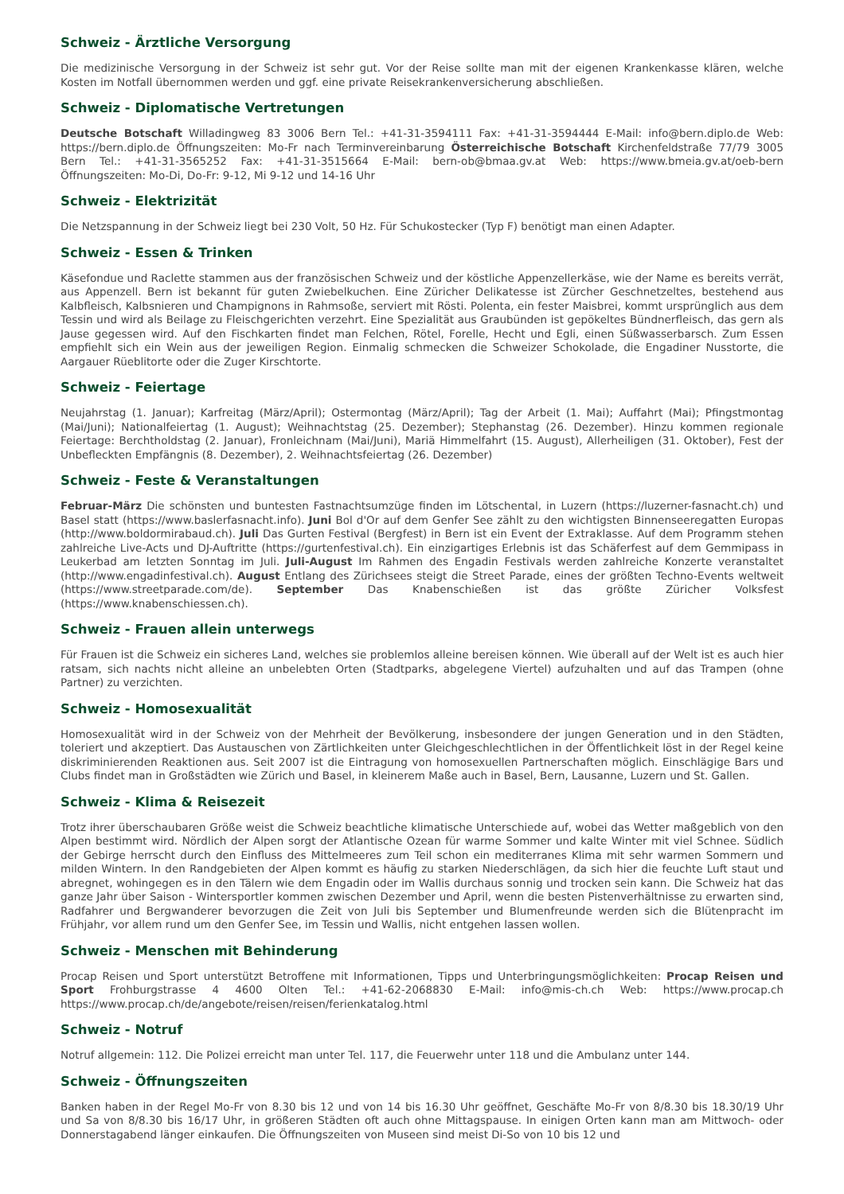Schweiz - Ärztliche Versorgung
Die medizinische Versorgung in der Schweiz ist sehr gut. Vor der Reise sollte man mit der eigenen Krankenkasse klären, welche Kosten im Notfall übernommen werden und ggf. eine private Reisekrankenversicherung abschließen.
Schweiz - Diplomatische Vertretungen
Deutsche Botschaft Willadingweg 83 3006 Bern Tel.: +41-31-3594111 Fax: +41-31-3594444 E-Mail: info@bern.diplo.de Web: https://bern.diplo.de Öffnungszeiten: Mo-Fr nach Terminvereinbarung Österreichische Botschaft Kirchenfeldstraße 77/79 3005 Bern Tel.: +41-31-3565252 Fax: +41-31-3515664 E-Mail: bern-ob@bmaa.gv.at Web: https://www.bmeia.gv.at/oeb-bern Öffnungszeiten: Mo-Di, Do-Fr: 9-12, Mi 9-12 und 14-16 Uhr
Schweiz - Elektrizität
Die Netzspannung in der Schweiz liegt bei 230 Volt, 50 Hz. Für Schukostecker (Typ F) benötigt man einen Adapter.
Schweiz - Essen & Trinken
Käsefondue und Raclette stammen aus der französischen Schweiz und der köstliche Appenzellerkäse, wie der Name es bereits verrät, aus Appenzell. Bern ist bekannt für guten Zwiebelkuchen. Eine Züricher Delikatesse ist Zürcher Geschnetzeltes, bestehend aus Kalbfleisch, Kalbsnieren und Champignons in Rahmsoße, serviert mit Rösti. Polenta, ein fester Maisbrei, kommt ursprünglich aus dem Tessin und wird als Beilage zu Fleischgerichten verzehrt. Eine Spezialität aus Graubünden ist gepökeltes Bündnerfleisch, das gern als Jause gegessen wird. Auf den Fischkarten findet man Felchen, Rötel, Forelle, Hecht und Egli, einen Süßwasserbarsch. Zum Essen empfiehlt sich ein Wein aus der jeweiligen Region. Einmalig schmecken die Schweizer Schokolade, die Engadiner Nusstorte, die Aargauer Rüeblitorte oder die Zuger Kirschtorte.
Schweiz - Feiertage
Neujahrstag (1. Januar); Karfreitag (März/April); Ostermontag (März/April); Tag der Arbeit (1. Mai); Auffahrt (Mai); Pfingstmontag (Mai/Juni); Nationalfeiertag (1. August); Weihnachtstag (25. Dezember); Stephanstag (26. Dezember). Hinzu kommen regionale Feiertage: Berchtholdstag (2. Januar), Fronleichnam (Mai/Juni), Mariä Himmelfahrt (15. August), Allerheiligen (31. Oktober), Fest der Unbefleckten Empfängnis (8. Dezember), 2. Weihnachtsfeiertag (26. Dezember)
Schweiz - Feste & Veranstaltungen
Februar-März Die schönsten und buntesten Fastnachtsumzüge finden im Lötschental, in Luzern (https://luzerner-fasnacht.ch) und Basel statt (https://www.baslerfasnacht.info). Juni Bol d'Or auf dem Genfer See zählt zu den wichtigsten Binnenseeregatten Europas (http://www.boldormirabaud.ch). Juli Das Gurten Festival (Bergfest) in Bern ist ein Event der Extraklasse. Auf dem Programm stehen zahlreiche Live-Acts und DJ-Auftritte (https://gurtenfestival.ch). Ein einzigartiges Erlebnis ist das Schäferfest auf dem Gemmipass in Leukerbad am letzten Sonntag im Juli. Juli-August Im Rahmen des Engadin Festivals werden zahlreiche Konzerte veranstaltet (http://www.engadinfestival.ch). August Entlang des Zürichsees steigt die Street Parade, eines der größten Techno-Events weltweit (https://www.streetparade.com/de). September Das Knabenschießen ist das größte Züricher Volksfest (https://www.knabenschiessen.ch).
Schweiz - Frauen allein unterwegs
Für Frauen ist die Schweiz ein sicheres Land, welches sie problemlos alleine bereisen können. Wie überall auf der Welt ist es auch hier ratsam, sich nachts nicht alleine an unbelebten Orten (Stadtparks, abgelegene Viertel) aufzuhalten und auf das Trampen (ohne Partner) zu verzichten.
Schweiz - Homosexualität
Homosexualität wird in der Schweiz von der Mehrheit der Bevölkerung, insbesondere der jungen Generation und in den Städten, toleriert und akzeptiert. Das Austauschen von Zärtlichkeiten unter Gleichgeschlechtlichen in der Öffentlichkeit löst in der Regel keine diskriminierenden Reaktionen aus. Seit 2007 ist die Eintragung von homosexuellen Partnerschaften möglich. Einschlägige Bars und Clubs findet man in Großstädten wie Zürich und Basel, in kleinerem Maße auch in Basel, Bern, Lausanne, Luzern und St. Gallen.
Schweiz - Klima & Reisezeit
Trotz ihrer überschaubaren Größe weist die Schweiz beachtliche klimatische Unterschiede auf, wobei das Wetter maßgeblich von den Alpen bestimmt wird. Nördlich der Alpen sorgt der Atlantische Ozean für warme Sommer und kalte Winter mit viel Schnee. Südlich der Gebirge herrscht durch den Einfluss des Mittelmeeres zum Teil schon ein mediterranes Klima mit sehr warmen Sommern und milden Wintern. In den Randgebieten der Alpen kommt es häufig zu starken Niederschlägen, da sich hier die feuchte Luft staut und abregnet, wohingegen es in den Tälern wie dem Engadin oder im Wallis durchaus sonnig und trocken sein kann. Die Schweiz hat das ganze Jahr über Saison - Wintersportler kommen zwischen Dezember und April, wenn die besten Pistenverhältnisse zu erwarten sind, Radfahrer und Bergwanderer bevorzugen die Zeit von Juli bis September und Blumenfreunde werden sich die Blütenpracht im Frühjahr, vor allem rund um den Genfer See, im Tessin und Wallis, nicht entgehen lassen wollen.
Schweiz - Menschen mit Behinderung
Procap Reisen und Sport unterstützt Betroffene mit Informationen, Tipps und Unterbringungsmöglichkeiten: Procap Reisen und Sport Frohburgstrasse 4 4600 Olten Tel.: +41-62-2068830 E-Mail: info@mis-ch.ch Web: https://www.procap.ch https://www.procap.ch/de/angebote/reisen/reisen/ferienkatalog.html
Schweiz - Notruf
Notruf allgemein: 112. Die Polizei erreicht man unter Tel. 117, die Feuerwehr unter 118 und die Ambulanz unter 144.
Schweiz - Öffnungszeiten
Banken haben in der Regel Mo-Fr von 8.30 bis 12 und von 14 bis 16.30 Uhr geöffnet, Geschäfte Mo-Fr von 8/8.30 bis 18.30/19 Uhr und Sa von 8/8.30 bis 16/17 Uhr, in größeren Städten oft auch ohne Mittagspause. In einigen Orten kann man am Mittwoch- oder Donnerstagabend länger einkaufen. Die Öffnungszeiten von Museen sind meist Di-So von 10 bis 12 und